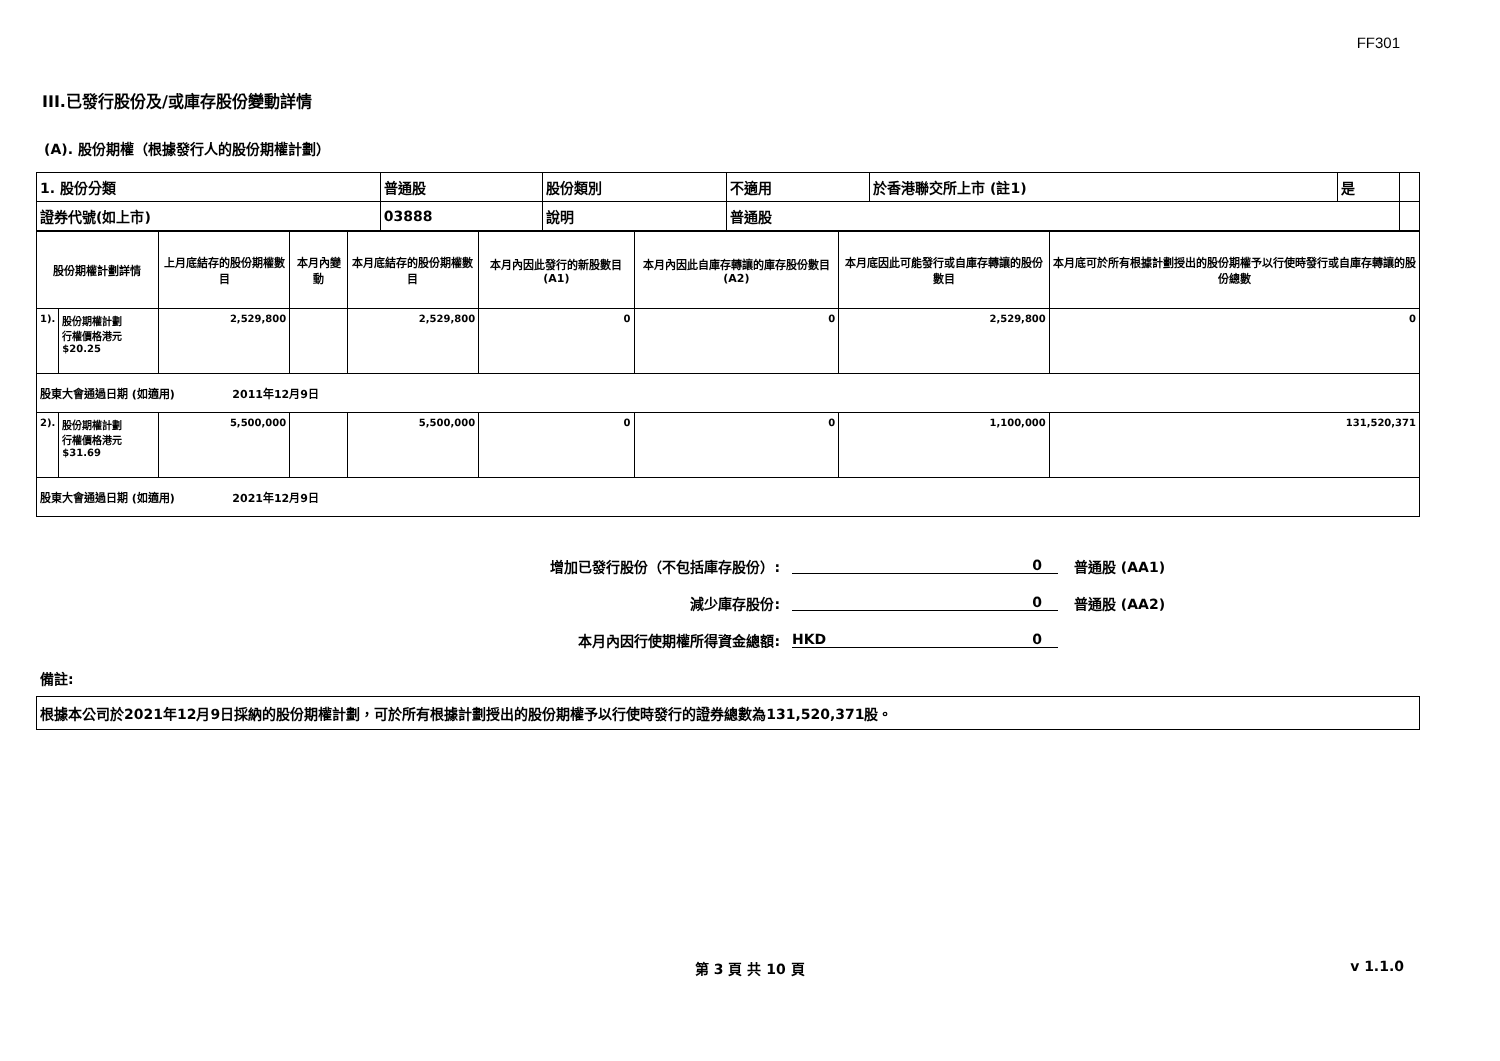FF301
III.已發行股份及/或庫存股份變動詳情
(A). 股份期權（根據發行人的股份期權計劃）
| 1. 股份分類 | 普通股 | 股份類別 | 不適用 | 於香港聯交所上市 (註1) | 是 | |
| 證券代號(如上市) | 03888 | 說明 | 普通股 | | | |
| 股份期權計劃詳情 | | 上月底結存的股份期權數目 | 本月內變動 | 本月底結存的股份期權數目 | 本月內因此發行的新股數目 (A1) | 本月內因此自庫存轉讓的庫存股份數目 (A2) | 本月底因此可能發行或自庫存轉讓的股份數目 | 本月底可於所有根據計劃授出的股份期權予以行使時發行或自庫存轉讓的股份總數 |
| --- | --- | --- | --- | --- | --- | --- | --- | --- |
| 1). | 股份期權計劃 行權價格港元$20.25 | 2,529,800 | | 2,529,800 | 0 | 0 | 2,529,800 | 0 |
| 股東大會通過日期 (如適用) 2011年12月9日 | | | | | | | | |
| 2). | 股份期權計劃 行權價格港元$31.69 | 5,500,000 | | 5,500,000 | 0 | 0 | 1,100,000 | 131,520,371 |
| 股東大會通過日期 (如適用) 2021年12月9日 | | | | | | | | |
增加已發行股份（不包括庫存股份）: 0 普通股 (AA1)
減少庫存股份: 0 普通股 (AA2)
本月內因行使期權所得資金總額: HKD 0
備註:
根據本公司於2021年12月9日採納的股份期權計劃，可於所有根據計劃授出的股份期權予以行使時發行的證券總數為131,520,371股。
第 3 頁 共 10 頁 v 1.1.0